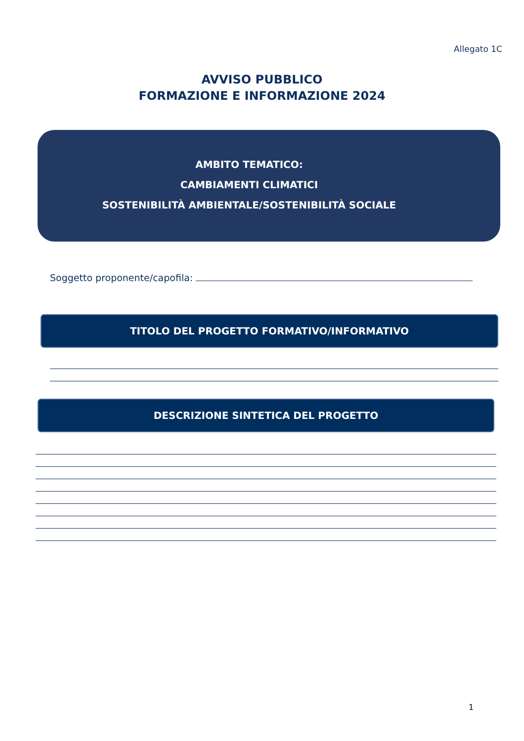Allegato 1C
AVVISO PUBBLICO
FORMAZIONE E INFORMAZIONE 2024
AMBITO TEMATICO:
CAMBIAMENTI CLIMATICI
SOSTENIBILITÀ AMBIENTALE/SOSTENIBILITÀ SOCIALE
Soggetto proponente/capofila:
TITOLO DEL PROGETTO FORMATIVO/INFORMATIVO
DESCRIZIONE SINTETICA DEL PROGETTO
1